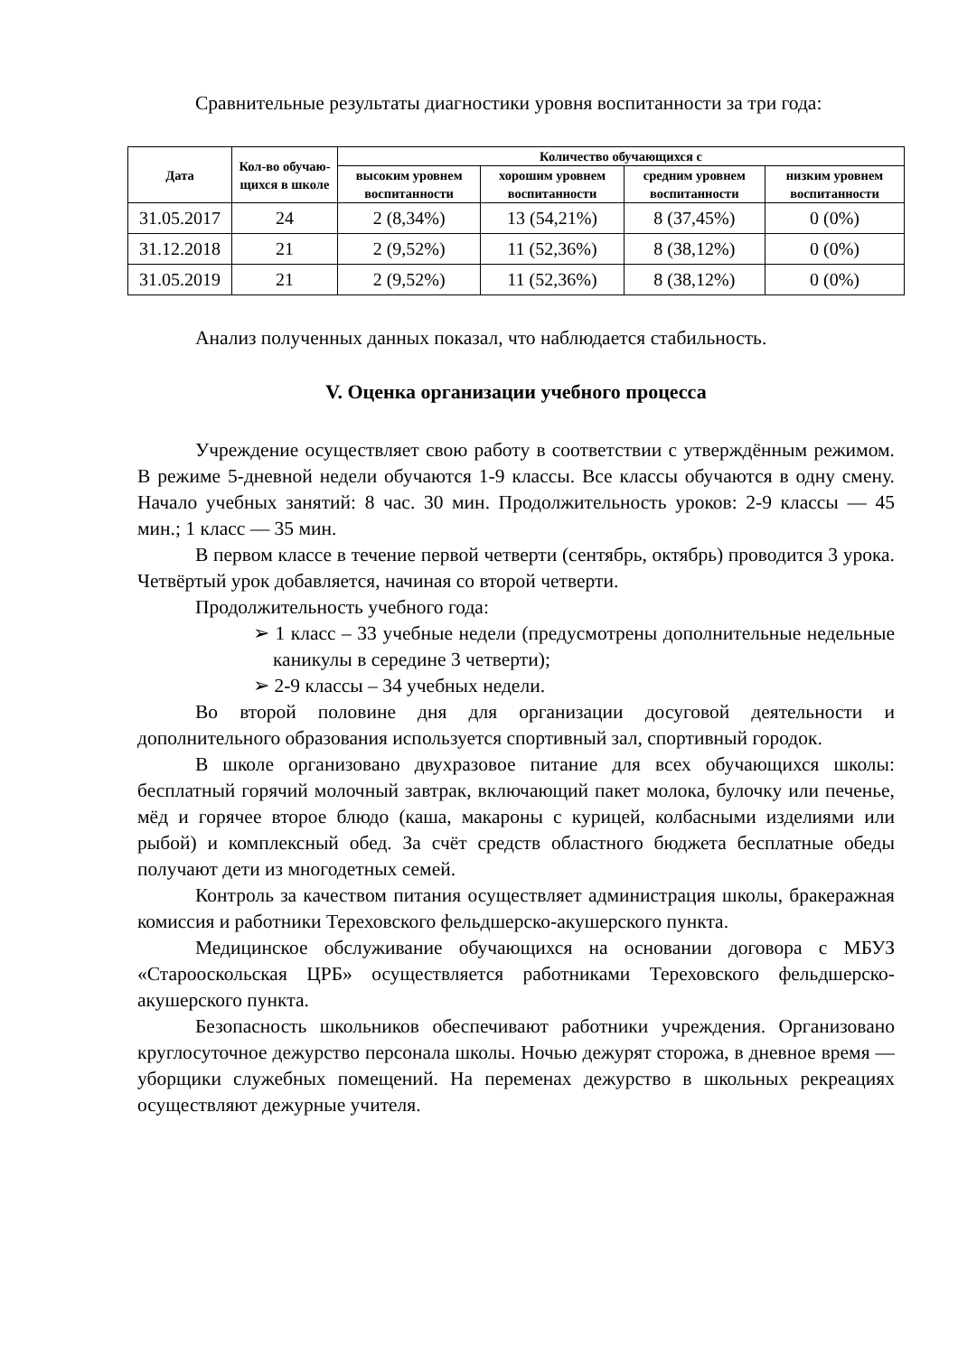Сравнительные результаты диагностики уровня воспитанности за три года:
| Дата | Кол-во обучаю-щихся в школе | Количество обучающихся с | | | |
| --- | --- | --- | --- | --- | --- |
| | | высоким уровнем воспитанности | хорошим уровнем воспитанности | средним уровнем воспитанности | низким уровнем воспитанности |
| 31.05.2017 | 24 | 2 (8,34%) | 13 (54,21%) | 8 (37,45%) | 0 (0%) |
| 31.12.2018 | 21 | 2 (9,52%) | 11 (52,36%) | 8 (38,12%) | 0 (0%) |
| 31.05.2019 | 21 | 2 (9,52%) | 11 (52,36%) | 8 (38,12%) | 0 (0%) |
Анализ полученных данных показал, что наблюдается стабильность.
V. Оценка организации учебного процесса
Учреждение осуществляет свою работу в соответствии с утверждённым режимом. В режиме 5-дневной недели обучаются 1-9 классы. Все классы обучаются в одну смену. Начало учебных занятий: 8 час. 30 мин. Продолжительность уроков: 2-9 классы — 45 мин.; 1 класс — 35 мин.
В первом классе в течение первой четверти (сентябрь, октябрь) проводится 3 урока. Четвёртый урок добавляется, начиная со второй четверти.
Продолжительность учебного года:
➢ 1 класс – 33 учебные недели (предусмотрены дополнительные недельные каникулы в середине 3 четверти);
➢ 2-9 классы – 34 учебных недели.
Во второй половине дня для организации досуговой деятельности и дополнительного образования используется спортивный зал, спортивный городок.
В школе организовано двухразовое питание для всех обучающихся школы: бесплатный горячий молочный завтрак, включающий пакет молока, булочку или печенье, мёд и горячее второе блюдо (каша, макароны с курицей, колбасными изделиями или рыбой) и комплексный обед. За счёт средств областного бюджета бесплатные обеды получают дети из многодетных семей.
Контроль за качеством питания осуществляет администрация школы, бракеражная комиссия и работники Тереховского фельдшерско-акушерского пункта.
Медицинское обслуживание обучающихся на основании договора с МБУЗ «Старооскольская ЦРБ» осуществляется работниками Тереховского фельдшерско-акушерского пункта.
Безопасность школьников обеспечивают работники учреждения. Организовано круглосуточное дежурство персонала школы. Ночью дежурят сторожа, в дневное время — уборщики служебных помещений. На переменах дежурство в школьных рекреациях осуществляют дежурные учителя.